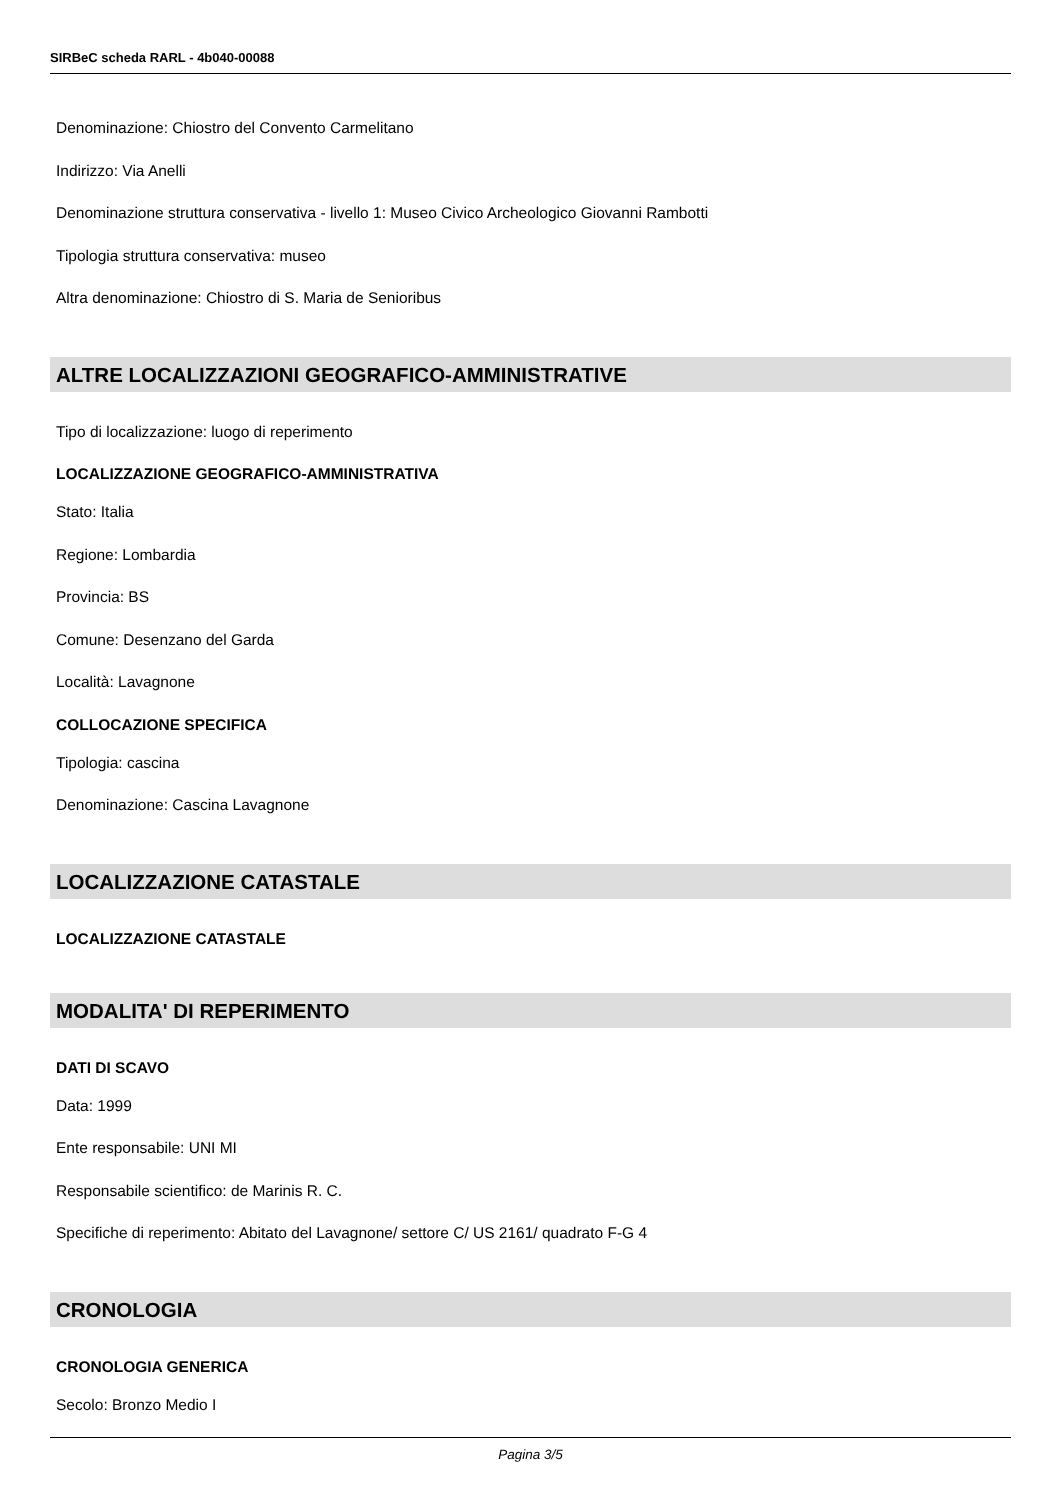SIRBeC scheda RARL - 4b040-00088
Denominazione: Chiostro del Convento Carmelitano
Indirizzo: Via Anelli
Denominazione struttura conservativa - livello 1: Museo Civico Archeologico Giovanni Rambotti
Tipologia struttura conservativa: museo
Altra denominazione: Chiostro di S. Maria de Senioribus
ALTRE LOCALIZZAZIONI GEOGRAFICO-AMMINISTRATIVE
Tipo di localizzazione: luogo di reperimento
LOCALIZZAZIONE GEOGRAFICO-AMMINISTRATIVA
Stato: Italia
Regione: Lombardia
Provincia: BS
Comune: Desenzano del Garda
Località: Lavagnone
COLLOCAZIONE SPECIFICA
Tipologia: cascina
Denominazione: Cascina Lavagnone
LOCALIZZAZIONE CATASTALE
LOCALIZZAZIONE CATASTALE
MODALITA' DI REPERIMENTO
DATI DI SCAVO
Data: 1999
Ente responsabile: UNI MI
Responsabile scientifico: de Marinis R. C.
Specifiche di reperimento: Abitato del Lavagnone/ settore C/ US 2161/ quadrato F-G 4
CRONOLOGIA
CRONOLOGIA GENERICA
Secolo: Bronzo Medio I
Pagina 3/5